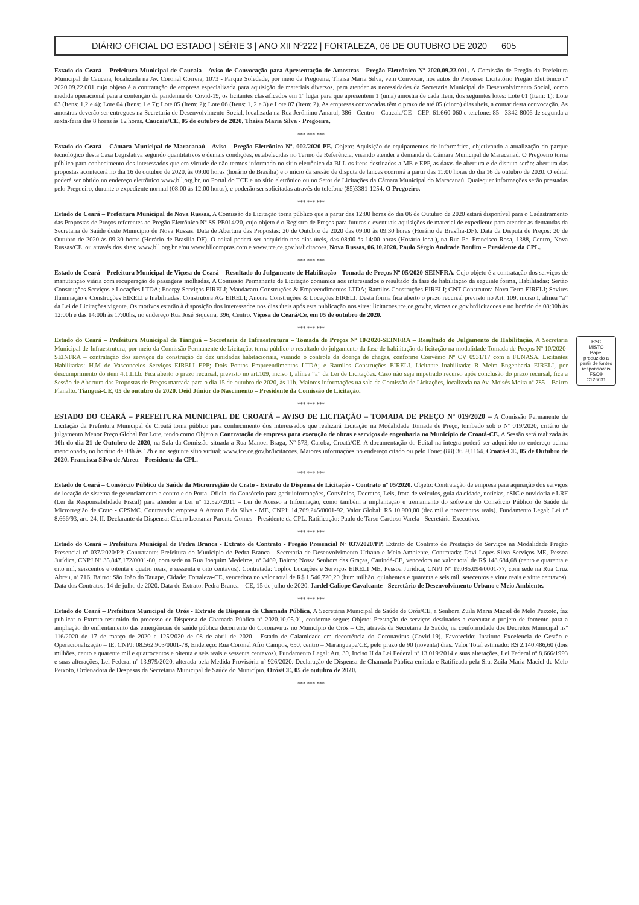DIÁRIO OFICIAL DO ESTADO | SÉRIE 3 | ANO XII Nº222 | FORTALEZA, 06 DE OUTUBRO DE 2020 605
Estado do Ceará – Prefeitura Municipal de Caucaia - Aviso de Convocação para Apresentação de Amostras - Pregão Eletrônico Nº 2020.09.22.001. A Comissão de Pregão da Prefeitura Municipal de Caucaia, localizada na Av. Coronel Correia, 1073 - Parque Soledade, por meio da Pregoeira, Thaisa Maria Silva, vem Convocar, nos autos do Processo Licitatório Pregão Eletrônico nº 2020.09.22.001 cujo objeto é a contratação de empresa especializada para aquisição de materiais diversos, para atender as necessidades da Secretaria Municipal de Desenvolvimento Social, como medida operacional para a contenção da pandemia do Covid-19, os licitantes classificados em 1º lugar para que apresentem 1 (uma) amostra de cada item, dos seguintes lotes: Lote 01 (Item: 1); Lote 03 (Itens: 1,2 e 4); Lote 04 (Itens: 1 e 7); Lote 05 (Item: 2); Lote 06 (Itens: 1, 2 e 3) e Lote 07 (Item: 2). As empresas convocadas têm o prazo de até 05 (cinco) dias úteis, a contar desta convocação. As amostras deverão ser entregues na Secretaria de Desenvolvimento Social, localizada na Rua Jerônimo Amaral, 386 - Centro – Caucaia/CE - CEP: 61.660-060 e telefone: 85 - 3342-8006 de segunda a sexta-feira das 8 horas às 12 horas. Caucaia/CE, 05 de outubro de 2020. Thaisa Maria Silva - Pregoeira.
*** *** ***
Estado do Ceará – Câmara Municipal de Maracanaú - Aviso - Pregão Eletrônico Nº. 002/2020-PE. Objeto: Aquisição de equipamentos de informática, objetivando a atualização do parque tecnológico desta Casa Legislativa segundo quantitativos e demais condições, estabelecidas no Termo de Referência, visando atender a demanda da Câmara Municipal de Maracanaú. O Pregoeiro torna público para conhecimento dos interessados que em virtude de não termos informado no sítio eletrônico da BLL os itens destinados a ME e EPP, as datas de abertura e de disputa serão: abertura das propostas acontecerá no dia 16 de outubro de 2020, às 09:00 horas (horário de Brasília) e o início da sessão de disputa de lances ocorrerá a partir das 11:00 horas do dia 16 de outubro de 2020. O edital poderá ser obtido no endereço eletrônico www.bll.org.br, no Portal do TCE e no sítio eletrônico ou no Setor de Licitações da Câmara Municipal do Maracanaú. Quaisquer informações serão prestadas pelo Pregoeiro, durante o expediente normal (08:00 às 12:00 horas), e poderão ser solicitadas através do telefone (85)3381-1254. O Pregoeiro.
*** *** ***
Estado do Ceará – Prefeitura Municipal de Nova Russas. A Comissão de Licitação torna público que a partir das 12:00 horas do dia 06 de Outubro de 2020 estará disponível para o Cadastramento das Propostas de Preços referentes ao Pregão Eletrônico Nº SS-PE014/20, cujo objeto é o Registro de Preços para futuras e eventuais aquisições de material de expediente para atender as demandas da Secretaria de Saúde deste Município de Nova Russas. Data de Abertura das Propostas: 20 de Outubro de 2020 das 09:00 às 09:30 horas (Horário de Brasília-DF). Data da Disputa de Preços: 20 de Outubro de 2020 às 09:30 horas (Horário de Brasília-DF). O edital poderá ser adquirido nos dias úteis, das 08:00 às 14:00 horas (Horário local), na Rua Pe. Francisco Rosa, 1388, Centro, Nova Russas/CE, ou através dos sites: www.bll.org.br e/ou www.bllcompras.com e www.tce.ce.gov.br/licitacoes. Nova Russas, 06.10.2020. Paulo Sérgio Andrade Bonfim – Presidente da CPL.
*** *** ***
Estado do Ceará – Prefeitura Municipal de Viçosa do Ceará – Resultado do Julgamento de Habilitação - Tomada de Preços Nº 05/2020-SEINFRA. Cujo objeto é a contratação dos serviços de manutenção viária com recuperação de passagens molhadas. A Comissão Permanente de Licitação comunica aos interessados o resultado da fase de habilitação da seguinte forma, Habilitadas: Sertão Construções Serviços e Locações LTDA; Energy Serviços EIRELI; Mandacaru Construções & Empreendimentos LTDA; Ramilos Construções EIRELI; CNT-Construtora Nova Terra EIRELI; Savires Iluminação e Construções EIRELI e Inabilitadas: Construtora AG EIRELI; Ancora Construções & Locações EIRELI. Desta forma fica aberto o prazo recursal previsto no Art. 109, inciso I, alínea “a” da Lei de Licitações vigente. Os motivos estarão à disposição dos interessados nos dias úteis após esta publicação nos sites: licitacoes.tce.ce.gov.br, vicosa.ce.gov.br/licitacoes e no horário de 08:00h às 12:00h e das 14:00h às 17:00hs, no endereço Rua José Siqueira, 396, Centro. Viçosa do Ceará/Ce, em 05 de outubro de 2020.
*** *** ***
FSC
MISTO
Papel produzido a partir de fontes responsáveis
FSC® C126031
Estado do Ceará – Prefeitura Municipal de Tianguá – Secretaria de Infraestrutura – Tomada de Preços Nº 10/2020-SEINFRA – Resultado do Julgamento de Habilitação. A Secretaria Municipal de Infraestrutura, por meio da Comissão Permanente de Licitação, torna público o resultado do julgamento da fase de habilitação da licitação na modalidade Tomada de Preços Nº 10/2020-SEINFRA – contratação dos serviços de construção de dez unidades habitacionais, visando o controle da doença de chagas, conforme Convênio Nº CV 0931/17 com a FUNASA. Licitantes Habilitadas: H.M de Vasconcelos Serviços EIRELI EPP; Dois Pontos Empreendimentos LTDA; e Ramilos Construções EIRELI. Licitante Inabilitada: R Meira Engenharia EIRELI, por descumprimento do item 4.1.III.b. Fica aberto o prazo recursal, previsto no art.109, inciso I, alínea “a” da Lei de Licitações. Caso não seja impetrado recurso após conclusão do prazo recursal, fica a Sessão de Abertura das Propostas de Preços marcada para o dia 15 de outubro de 2020, às 11h. Maiores informações na sala da Comissão de Licitações, localizada na Av. Moisés Moita nº 785 – Bairro Planalto. Tianguá-CE, 05 de outubro de 2020. Deid Júnior do Nascimento – Presidente da Comissão de Licitação.
*** *** ***
ESTADO DO CEARÁ – PREFEITURA MUNICIPAL DE CROATÁ – AVISO DE LICITAÇÃO – TOMADA DE PREÇO Nº 019/2020 – A Comissão Permanente de Licitação da Prefeitura Municipal de Croatá torna público para conhecimento dos interessados que realizará Licitação na Modalidade Tomada de Preço, tombado sob o Nº 019/2020, critério de julgamento Menor Preço Global Por Lote, tendo como Objeto a Contratação de empresa para execução de obras e serviços de engenharia no Município de Croatá-CE. A Sessão será realizada às 10h do dia 21 de Outubro de 2020, na Sala da Comissão situada a Rua Manoel Braga, Nº 573, Caroba, Croatá/CE. A documentação do Edital na íntegra poderá ser adquirido no endereço acima mencionado, no horário de 08h às 12h e no seguinte sítio virtual: www.tce.ce.gov.br/licitacoes. Maiores informações no endereço citado ou pelo Fone: (88) 3659.1164. Croatá-CE, 05 de Outubro de 2020. Francisca Silva de Abreu – Presidente da CPL.
*** *** ***
Estado do Ceará – Consórcio Público de Saúde da Microrregião de Crato - Extrato de Dispensa de Licitação - Contrato nº 05/2020. Objeto: Contratação de empresa para aquisição dos serviços de locação de sistema de gerenciamento e controle do Portal Oficial do Consórcio para gerir informações, Convênios, Decretos, Leis, frota de veículos, guia da cidade, notícias, eSIC e ouvidoria e LRF (Lei da Responsabilidade Fiscal) para atender a Lei nº 12.527/2011 – Lei de Acesso a Informação, como também a implantação e treinamento do software do Consórcio Público de Saúde da Microrregião de Crato - CPSMC. Contratada: empresa A Amaro F da Silva - ME, CNPJ: 14.769.245/0001-92. Valor Global: R$ 10.900,00 (dez mil e novecentos reais). Fundamento Legal: Lei nº 8.666/93, art. 24, II. Declarante da Dispensa: Cícero Leosmar Parente Gomes - Presidente da CPL. Ratificação: Paulo de Tarso Cardoso Varela - Secretário Executivo.
*** *** ***
Estado do Ceará – Prefeitura Municipal de Pedra Branca - Extrato de Contrato - Pregão Presencial Nº 037/2020/PP. Extrato do Contrato de Prestação de Serviços na Modalidade Pregão Presencial nº 037/2020/PP. Contratante: Prefeitura do Município de Pedra Branca - Secretaria de Desenvolvimento Urbano e Meio Ambiente. Contratada: Davi Lopes Silva Serviços ME, Pessoa Jurídica, CNPJ Nº 35.847.172/0001-80, com sede na Rua Joaquim Medeiros, nº 3469, Bairro: Nossa Senhora das Graças, Canindé-CE, vencedora no valor total de R$ 148.684,68 (cento e quarenta e oito mil, seiscentos e oitenta e quatro reais, e sessenta e oito centavos). Contratada: Toploc Locações e Serviços EIRELI ME, Pessoa Jurídica, CNPJ Nº 19.085.094/0001-77, com sede na Rua Cruz Abreu, nº 716, Bairro: São João do Tauape, Cidade: Fortaleza-CE, vencedora no valor total de R$ 1.546.720,20 (hum milhão, quinhentos e quarenta e seis mil, setecentos e vinte reais e vinte centavos). Data dos Contratos: 14 de julho de 2020. Data do Extrato: Pedra Branca – CE, 15 de julho de 2020. Jardel Caliope Cavalcante - Secretário de Desenvolvimento Urbano e Meio Ambiente.
*** *** ***
Estado do Ceará – Prefeitura Municipal de Orós - Extrato de Dispensa de Chamada Pública. A Secretária Municipal de Saúde de Orós/CE, a Senhora Zuila Maria Maciel de Melo Peixoto, faz publicar o Extrato resumido do processo de Dispensa de Chamada Pública nº 2020.10.05.01, conforme segue: Objeto: Prestação de serviços destinados a executar o projeto de fomento para a ampliação do enfrentamento das emergências de saúde pública decorrente do Coronavirus no Município de Orós – CE, através da Secretaria de Saúde, na conformidade dos Decretos Municipal nsº 116/2020 de 17 de março de 2020 e 125/2020 de 08 de abril de 2020 - Estado de Calamidade em decorrência do Coronavírus (Covid-19). Favorecido: Instituto Excelencia de Gestão e Operacionalização – IE, CNPJ: 08.562.903/0001-78, Endereço: Rua Coronel Afro Campos, 650, centro – Maranguape/CE, pelo prazo de 90 (noventa) dias. Valor Total estimado: R$ 2.140.486,60 (dois milhões, cento e quarente mil e quatrocentos e oitenta e seis reais e sessenta centavos). Fundamento Legal: Art. 30, Inciso II da Lei Federal nº 13.019/2014 e suas alterações, Lei Federal nº 8.666/1993 e suas alterações, Lei Federal nº 13.979/2020, alterada pela Medida Provisória nº 926/2020. Declaração de Dispensa de Chamada Pública emitida e Ratificada pela Sra. Zuila Maria Maciel de Melo Peixoto, Ordenadora de Despesas da Secretaria Municipal de Saúde do Município. Orós/CE, 05 de outubro de 2020.
*** *** ***